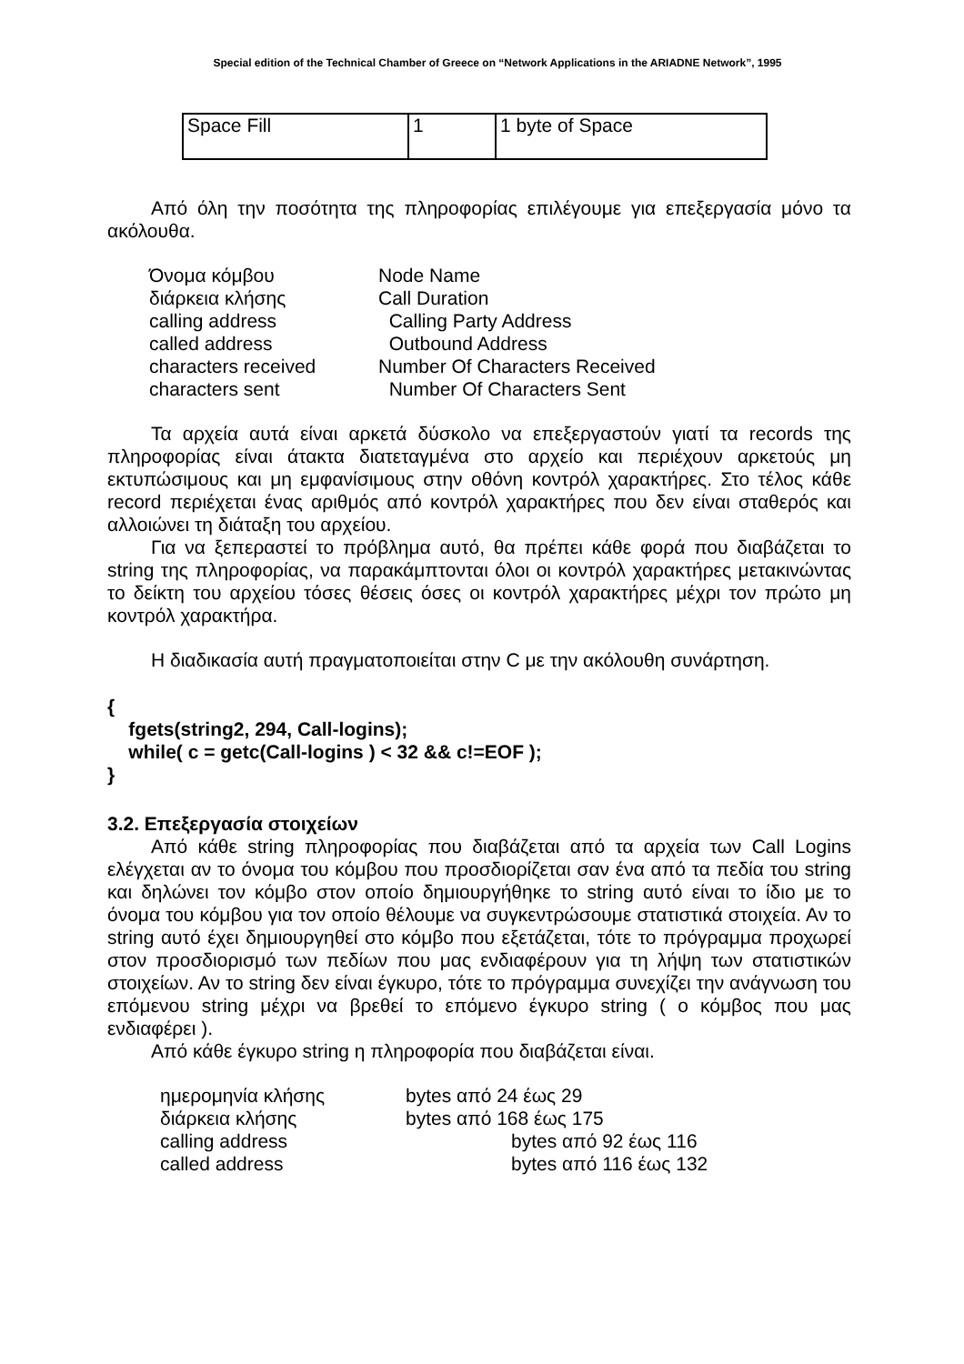Special edition of the Technical Chamber of Greece on “Network Applications in the ARIADNE Network”, 1995
| Space Fill | 1 | 1 byte of Space |
Από όλη την ποσότητα της πληροφορίας επιλέγουμε για επεξεργασία μόνο τα ακόλουθα.
| Όνομα κόμβου | Node Name |
| διάρκεια κλήσης | Call Duration |
| calling address | Calling Party Address |
| called address | Outbound Address |
| characters received | Number Of Characters Received |
| characters sent | Number Of Characters Sent |
Τα αρχεία αυτά είναι αρκετά δύσκολο να επεξεργαστούν γιατί τα records της πληροφορίας είναι άτακτα διατεταγμένα στο αρχείο και περιέχουν αρκετούς μη εκτυπώσιμους και μη εμφανίσιμους στην οθόνη κοντρόλ χαρακτήρες. Στο τέλος κάθε record περιέχεται ένας αριθμός από κοντρόλ χαρακτήρες που δεν είναι σταθερός και αλλοιώνει τη διάταξη του αρχείου.
Για να ξεπεραστεί το πρόβλημα αυτό, θα πρέπει κάθε φορά που διαβάζεται το string της πληροφορίας, να παρακάμπτονται όλοι οι κοντρόλ χαρακτήρες μετακινώντας το δείκτη του αρχείου τόσες θέσεις όσες οι κοντρόλ χαρακτήρες μέχρι τον πρώτο μη κοντρόλ χαρακτήρα.
Η διαδικασία αυτή πραγματοποιείται στην C με την ακόλουθη συνάρτηση.
{
fgets(string2, 294, Call-logins);
while( c = getc(Call-logins ) < 32 && c!=EOF );
}
3.2. Επεξεργασία στοιχείων
Από κάθε string πληροφορίας που διαβάζεται από τα αρχεία των Call Logins ελέγχεται αν το όνομα του κόμβου που προσδιορίζεται σαν ένα από τα πεδία του string και δηλώνει τον κόμβο στον οποίο δημιουργήθηκε το string αυτό είναι το ίδιο με το όνομα του κόμβου για τον οποίο θέλουμε να συγκεντρώσουμε στατιστικά στοιχεία. Αν το string αυτό έχει δημιουργηθεί στο κόμβο που εξετάζεται, τότε το πρόγραμμα προχωρεί στον προσδιορισμό των πεδίων που μας ενδιαφέρουν για τη λήψη των στατιστικών στοιχείων. Αν το string δεν είναι έγκυρο, τότε το πρόγραμμα συνεχίζει την ανάγνωση του επόμενου string μέχρι να βρεθεί το επόμενο έγκυρο string ( ο κόμβος που μας ενδιαφέρει ).
Από κάθε έγκυρο string η πληροφορία που διαβάζεται είναι.
| ημερομηνία κλήσης | bytes από 24 έως 29 |
| διάρκεια κλήσης | bytes από 168 έως 175 |
| calling address | bytes από 92 έως 116 |
| called address | bytes από 116 έως 132 |